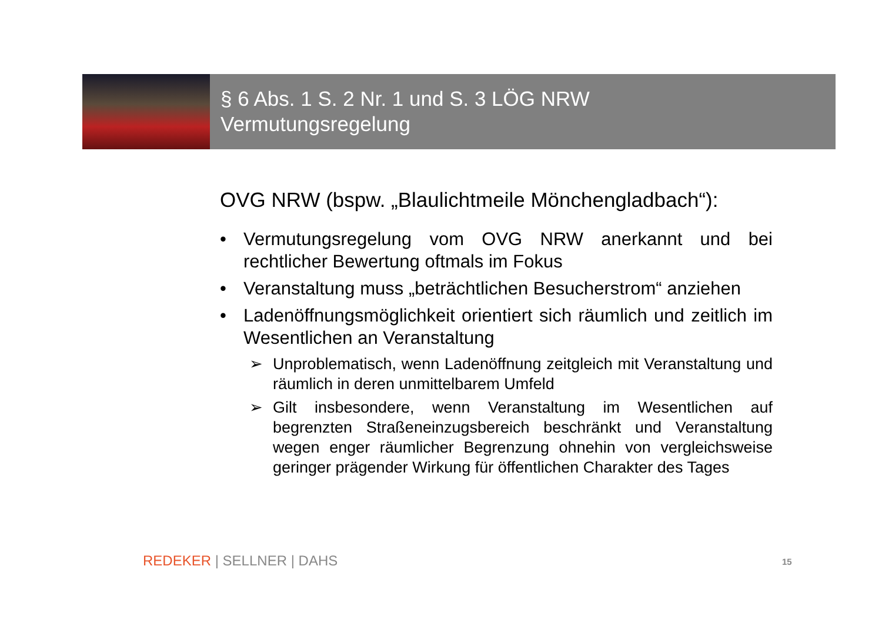§ 6 Abs. 1 S. 2 Nr. 1 und S. 3 LÖG NRW
Vermutungsregelung
OVG NRW (bspw. „Blaulichtmeile Mönchengladbach“):
• Vermutungsregelung vom OVG NRW anerkannt und bei rechtlicher Bewertung oftmals im Fokus
• Veranstaltung muss „beträchtlichen Besucherstrom“ anziehen
• Ladenöffnungsmöglichkeit orientiert sich räumlich und zeitlich im Wesentlichen an Veranstaltung
➢ Unproblematisch, wenn Ladenöffnung zeitgleich mit Veranstaltung und räumlich in deren unmittelbarem Umfeld
➢ Gilt insbesondere, wenn Veranstaltung im Wesentlichen auf begrenzten Straßeneinzugsbereich beschränkt und Veranstaltung wegen enger räumlicher Begrenzung ohnehin von vergleichsweise geringer prägender Wirkung für öffentlichen Charakter des Tages
REDEKER | SELLNER | DAHS 15